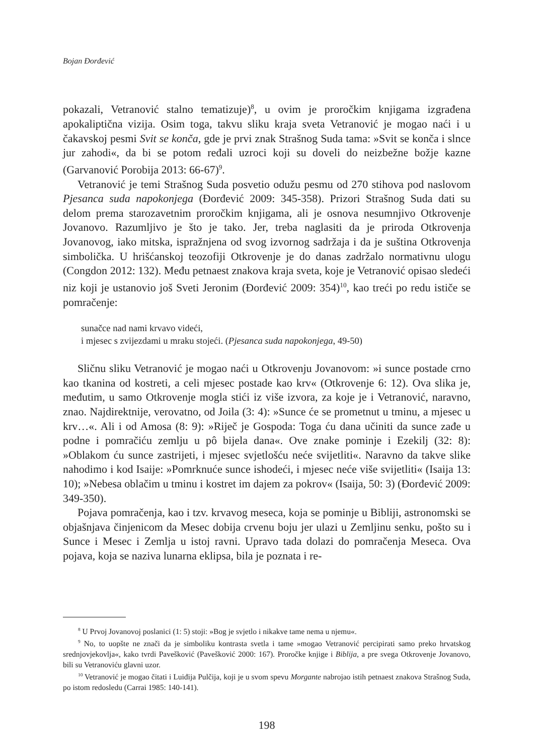Bojan Đorđević
pokazali, Vetranović stalno tematizuje)<sup>8</sup>, u ovim je proročkim knjigama izgrađena apokaliptična vizija. Osim toga, takvu sliku kraja sveta Vetranović je mogao naći i u čakavskoj pesmi Svit se konča, gde je prvi znak Strašnog Suda tama: »Svit se konča i slnce jur zahodi«, da bi se potom ređali uzroci koji su doveli do neizbežne božje kazne (Garvanović Porobija 2013: 66-67)<sup>9</sup>.
Vetranović je temi Strašnog Suda posvetio odužu pesmu od 270 stihova pod naslovom Pjesanca suda napokonjega (Đorđević 2009: 345-358). Prizori Strašnog Suda dati su delom prema starozavetnim proročkim knjigama, ali je osnova nesumnjivo Otkrovenje Jovanovo. Razumljivo je što je tako. Jer, treba naglasiti da je priroda Otkrovenja Jovanovog, iako mitska, ispražnjena od svog izvornog sadržaja i da je suština Otkrovenja simbolička. U hrišćanskoj teozofiji Otkrovenje je do danas zadržalo normativnu ulogu (Congdon 2012: 132). Među petnaest znakova kraja sveta, koje je Vetranović opisao sledeći niz koji je ustanovio još Sveti Jeronim (Đorđević 2009: 354)<sup>10</sup>, kao treći po redu ističe se pomračenje:
sunačce nad nami krvavo videći,
i mjesec s zvijezdami u mraku stojeći. (Pjesanca suda napokonjega, 49-50)
Sličnu sliku Vetranović je mogao naći u Otkrovenju Jovanovom: »i sunce postade crno kao tkanina od kostreti, a celi mjesec postade kao krv« (Otkrovenje 6: 12). Ova slika je, međutim, u samo Otkrovenje mogla stići iz više izvora, za koje je i Vetranović, naravno, znao. Najdirektnije, verovatno, od Joila (3: 4): »Sunce će se prometnut u tminu, a mjesec u krv…«. Ali i od Amosa (8: 9): »Riječ je Gospoda: Toga ću dana učiniti da sunce zađe u podne i pomračiću zemlju u pô bijela dana«. Ove znake pominje i Ezekilj (32: 8): »Oblakom ću sunce zastrijeti, i mjesec svjetlošću neće svijetliti«. Naravno da takve slike nahodimo i kod Isaije: »Pomrknuće sunce ishodeći, i mjesec neće više svijetliti« (Isaija 13: 10); »Nebesa oblačim u tminu i kostret im dajem za pokrov« (Isaija, 50: 3) (Đorđević 2009: 349-350).
Pojava pomračenja, kao i tzv. krvavog meseca, koja se pominje u Bibliji, astronomski se objašnjava činjenicom da Mesec dobija crvenu boju jer ulazi u Zemljinu senku, pošto su i Sunce i Mesec i Zemlja u istoj ravni. Upravo tada dolazi do pomračenja Meseca. Ova pojava, koja se naziva lunarna eklipsa, bila je poznata i re-
<sup>8</sup> U Prvoj Jovanovoj poslanici (1: 5) stoji: »Bog je svjetlo i nikakve tame nema u njemu«.
<sup>9</sup> No, to uopšte ne znači da je simboliku kontrasta svetla i tame »mogao Vetranović percipirati samo preko hrvatskog srednjovjekovlja«, kako tvrdi Pavešković (Pavešković 2000: 167). Proročke knjige i Biblija, a pre svega Otkrovenje Jovanovo, bili su Vetranoviću glavni uzor.
<sup>10</sup> Vetranović je mogao čitati i Luiđija Pulčija, koji je u svom spevu Morgante nabrojao istih petnaest znakova Strašnog Suda, po istom redosledu (Carrai 1985: 140-141).
198